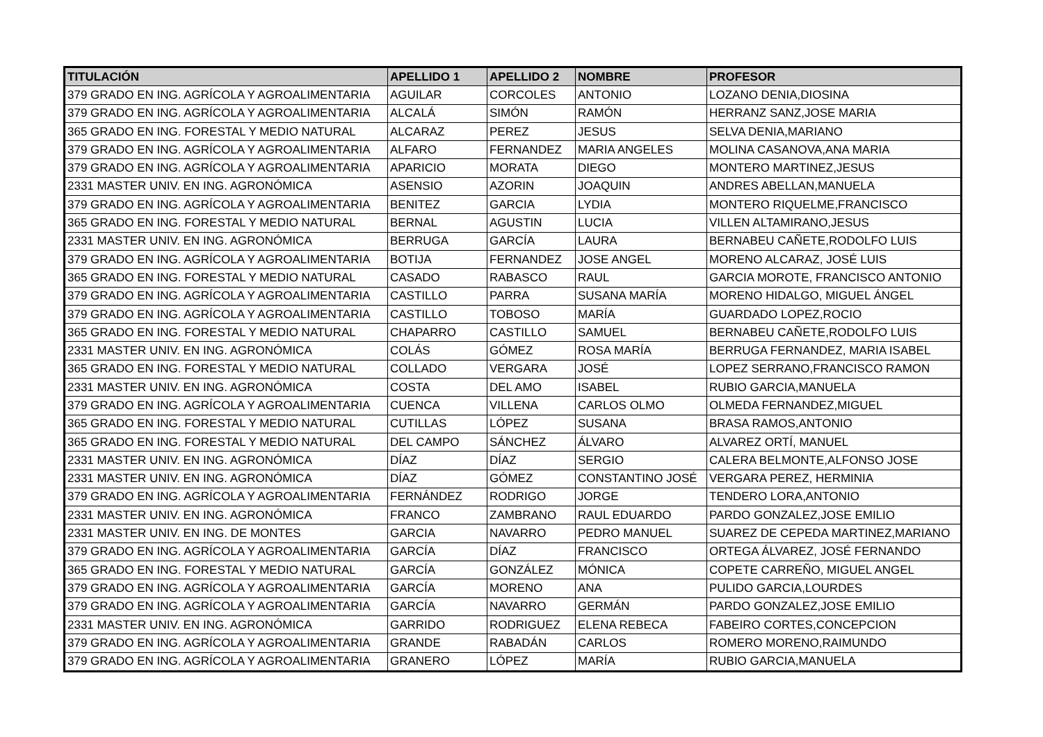| TITULACIÓN | APELLIDO 1 | APELLIDO 2 | NOMBRE | PROFESOR |
| --- | --- | --- | --- | --- |
| 379 GRADO EN ING. AGRÍCOLA Y AGROALIMENTARIA | AGUILAR | CORCOLES | ANTONIO | LOZANO DENIA,DIOSINA |
| 379 GRADO EN ING. AGRÍCOLA Y AGROALIMENTARIA | ALCALÁ | SIMÓN | RAMÓN | HERRANZ SANZ,JOSE MARIA |
| 365 GRADO EN ING. FORESTAL Y MEDIO NATURAL | ALCARAZ | PEREZ | JESUS | SELVA DENIA,MARIANO |
| 379 GRADO EN ING. AGRÍCOLA Y AGROALIMENTARIA | ALFARO | FERNANDEZ | MARIA ANGELES | MOLINA CASANOVA,ANA MARIA |
| 379 GRADO EN ING. AGRÍCOLA Y AGROALIMENTARIA | APARICIO | MORATA | DIEGO | MONTERO MARTINEZ,JESUS |
| 2331 MASTER UNIV. EN ING. AGRONÓMICA | ASENSIO | AZORIN | JOAQUIN | ANDRES ABELLAN,MANUELA |
| 379 GRADO EN ING. AGRÍCOLA Y AGROALIMENTARIA | BENITEZ | GARCIA | LYDIA | MONTERO RIQUELME,FRANCISCO |
| 365 GRADO EN ING. FORESTAL Y MEDIO NATURAL | BERNAL | AGUSTIN | LUCIA | VILLEN ALTAMIRANO,JESUS |
| 2331 MASTER UNIV. EN ING. AGRONÓMICA | BERRUGA | GARCÍA | LAURA | BERNABEU CAÑETE,RODOLFO LUIS |
| 379 GRADO EN ING. AGRÍCOLA Y AGROALIMENTARIA | BOTIJA | FERNANDEZ | JOSE ANGEL | MORENO ALCARAZ, JOSÉ LUIS |
| 365 GRADO EN ING. FORESTAL Y MEDIO NATURAL | CASADO | RABASCO | RAUL | GARCIA MOROTE, FRANCISCO ANTONIO |
| 379 GRADO EN ING. AGRÍCOLA Y AGROALIMENTARIA | CASTILLO | PARRA | SUSANA MARÍA | MORENO HIDALGO, MIGUEL ÁNGEL |
| 379 GRADO EN ING. AGRÍCOLA Y AGROALIMENTARIA | CASTILLO | TOBOSO | MARÍA | GUARDADO LOPEZ,ROCIO |
| 365 GRADO EN ING. FORESTAL Y MEDIO NATURAL | CHAPARRO | CASTILLO | SAMUEL | BERNABEU CAÑETE,RODOLFO LUIS |
| 2331 MASTER UNIV. EN ING. AGRONÓMICA | COLÁS | GÓMEZ | ROSA MARÍA | BERRUGA FERNANDEZ, MARIA ISABEL |
| 365 GRADO EN ING. FORESTAL Y MEDIO NATURAL | COLLADO | VERGARA | JOSÉ | LOPEZ SERRANO,FRANCISCO RAMON |
| 2331 MASTER UNIV. EN ING. AGRONÓMICA | COSTA | DEL AMO | ISABEL | RUBIO GARCIA,MANUELA |
| 379 GRADO EN ING. AGRÍCOLA Y AGROALIMENTARIA | CUENCA | VILLENA | CARLOS OLMO | OLMEDA FERNANDEZ,MIGUEL |
| 365 GRADO EN ING. FORESTAL Y MEDIO NATURAL | CUTILLAS | LÓPEZ | SUSANA | BRASA RAMOS,ANTONIO |
| 365 GRADO EN ING. FORESTAL Y MEDIO NATURAL | DEL CAMPO | SÁNCHEZ | ÁLVARO | ALVAREZ ORTÍ, MANUEL |
| 2331 MASTER UNIV. EN ING. AGRONÓMICA | DÍAZ | DÍAZ | SERGIO | CALERA BELMONTE,ALFONSO JOSE |
| 2331 MASTER UNIV. EN ING. AGRONÓMICA | DÍAZ | GÓMEZ | CONSTANTINO JOSÉ | VERGARA PEREZ, HERMINIA |
| 379 GRADO EN ING. AGRÍCOLA Y AGROALIMENTARIA | FERNÁNDEZ | RODRIGO | JORGE | TENDERO LORA,ANTONIO |
| 2331 MASTER UNIV. EN ING. AGRONÓMICA | FRANCO | ZAMBRANO | RAUL EDUARDO | PARDO GONZALEZ,JOSE EMILIO |
| 2331 MASTER UNIV. EN ING. DE MONTES | GARCIA | NAVARRO | PEDRO MANUEL | SUAREZ DE CEPEDA MARTINEZ,MARIANO |
| 379 GRADO EN ING. AGRÍCOLA Y AGROALIMENTARIA | GARCÍA | DÍAZ | FRANCISCO | ORTEGA ÁLVAREZ, JOSÉ FERNANDO |
| 365 GRADO EN ING. FORESTAL Y MEDIO NATURAL | GARCÍA | GONZÁLEZ | MÓNICA | COPETE CARREÑO, MIGUEL ANGEL |
| 379 GRADO EN ING. AGRÍCOLA Y AGROALIMENTARIA | GARCÍA | MORENO | ANA | PULIDO GARCIA,LOURDES |
| 379 GRADO EN ING. AGRÍCOLA Y AGROALIMENTARIA | GARCÍA | NAVARRO | GERMÁN | PARDO GONZALEZ,JOSE EMILIO |
| 2331 MASTER UNIV. EN ING. AGRONÓMICA | GARRIDO | RODRIGUEZ | ELENA REBECA | FABEIRO CORTES,CONCEPCION |
| 379 GRADO EN ING. AGRÍCOLA Y AGROALIMENTARIA | GRANDE | RABADÁN | CARLOS | ROMERO MORENO,RAIMUNDO |
| 379 GRADO EN ING. AGRÍCOLA Y AGROALIMENTARIA | GRANERO | LÓPEZ | MARÍA | RUBIO GARCIA,MANUELA |